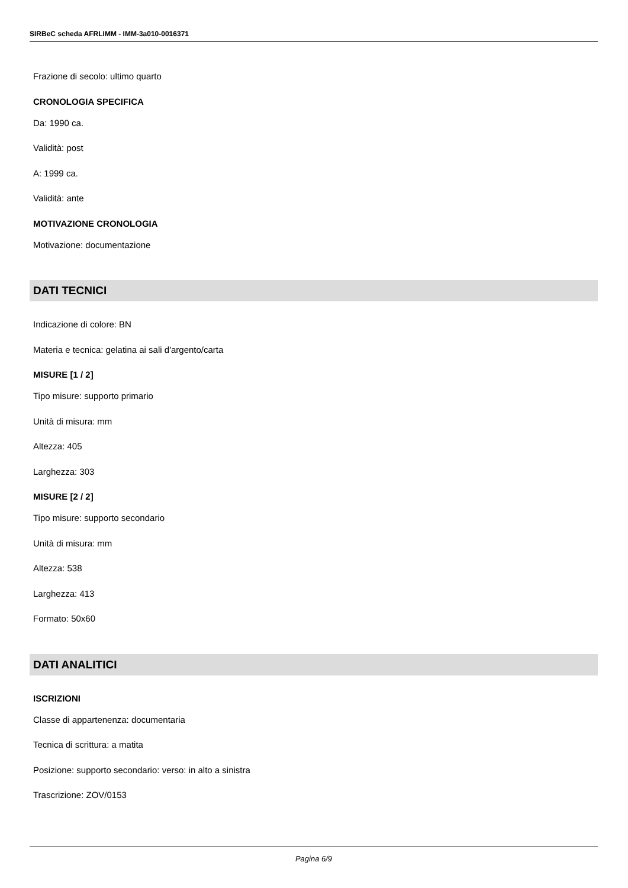SIRBeC scheda AFRLIMM - IMM-3a010-0016371
Frazione di secolo: ultimo quarto
CRONOLOGIA SPECIFICA
Da: 1990 ca.
Validità: post
A: 1999 ca.
Validità: ante
MOTIVAZIONE CRONOLOGIA
Motivazione: documentazione
DATI TECNICI
Indicazione di colore: BN
Materia e tecnica: gelatina ai sali d'argento/carta
MISURE [1 / 2]
Tipo misure: supporto primario
Unità di misura: mm
Altezza: 405
Larghezza: 303
MISURE [2 / 2]
Tipo misure: supporto secondario
Unità di misura: mm
Altezza: 538
Larghezza: 413
Formato: 50x60
DATI ANALITICI
ISCRIZIONI
Classe di appartenenza: documentaria
Tecnica di scrittura: a matita
Posizione: supporto secondario: verso: in alto a sinistra
Trascrizione: ZOV/0153
Pagina 6/9